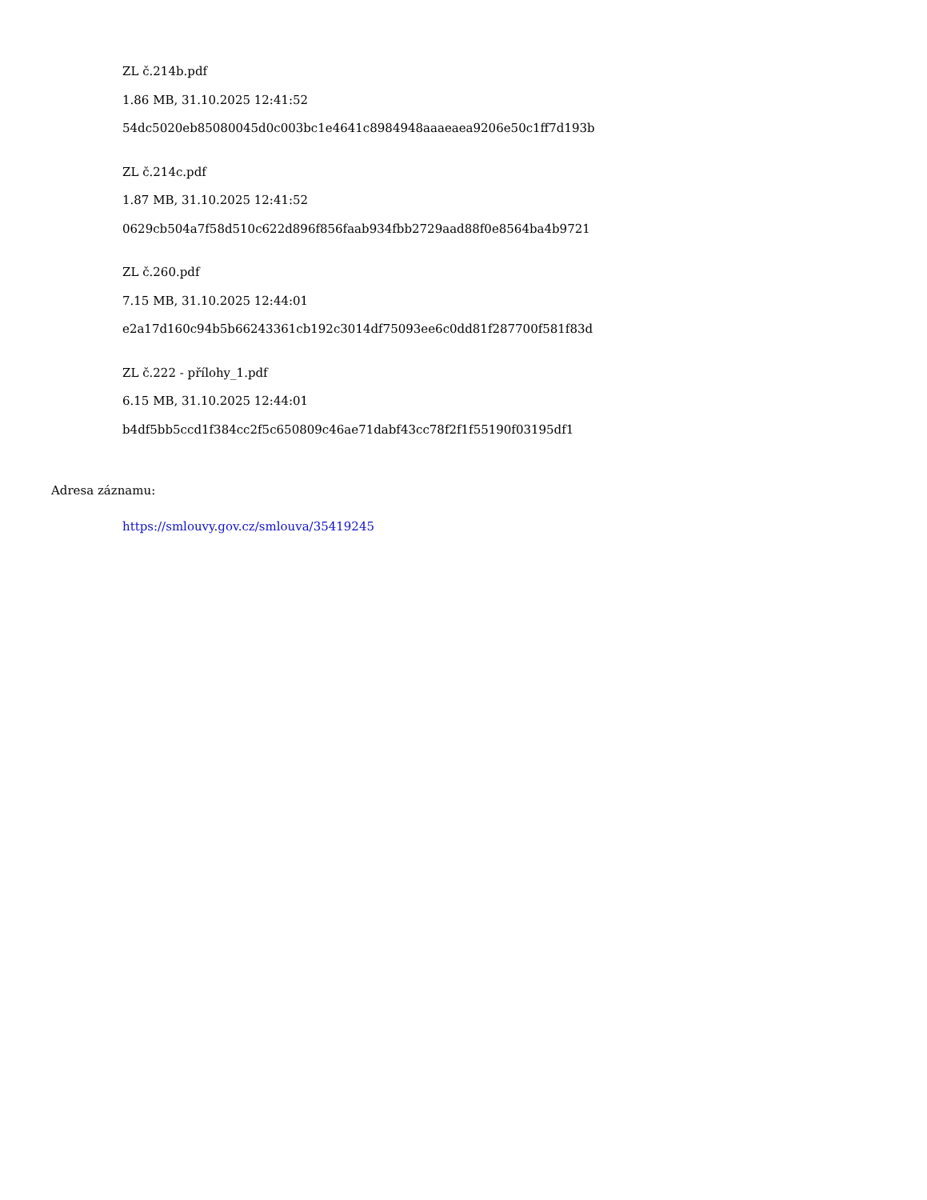ZL č.214b.pdf
1.86 MB, 31.10.2025 12:41:52
54dc5020eb85080045d0c003bc1e4641c8984948aaaeaea9206e50c1ff7d193b
ZL č.214c.pdf
1.87 MB, 31.10.2025 12:41:52
0629cb504a7f58d510c622d896f856faab934fbb2729aad88f0e8564ba4b9721
ZL č.260.pdf
7.15 MB, 31.10.2025 12:44:01
e2a17d160c94b5b66243361cb192c3014df75093ee6c0dd81f287700f581f83d
ZL č.222 - přílohy_1.pdf
6.15 MB, 31.10.2025 12:44:01
b4df5bb5ccd1f384cc2f5c650809c46ae71dabf43cc78f2f1f55190f03195df1
Adresa záznamu:
https://smlouvy.gov.cz/smlouva/35419245